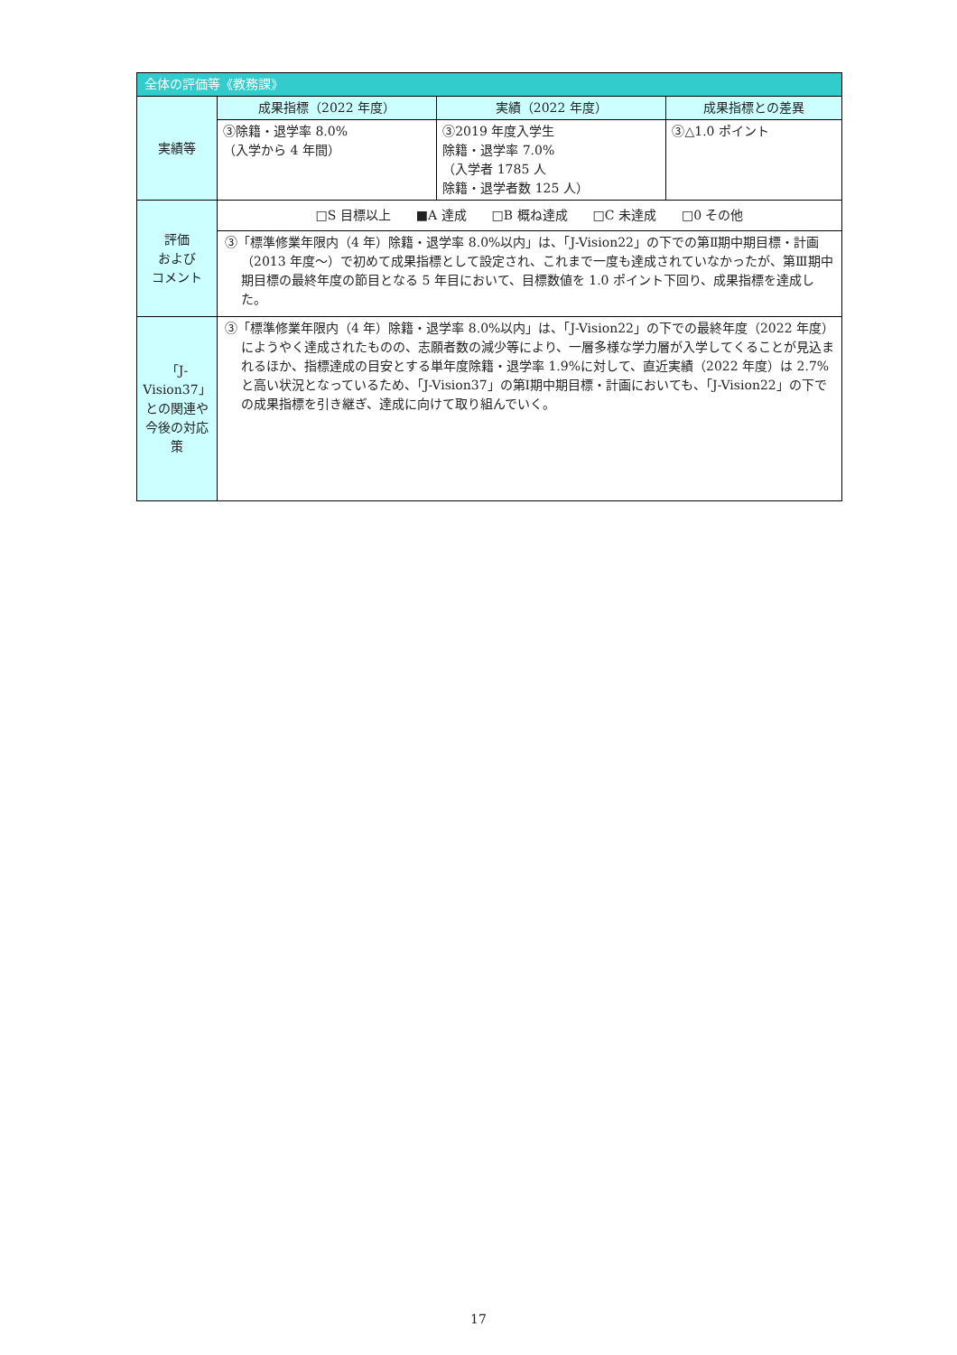| 全体の評価等《教務課》 | | | |
| --- | --- | --- | --- |
| 実績等 | 成果指標（2022 年度） | 実績（2022 年度） | 成果指標との差異 |
| | ③除籍・退学率 8.0% （入学から 4 年間） | ③2019 年度入学生 除籍・退学率 7.0% （入学者 1785 人 除籍・退学者数 125 人） | ③△1.0 ポイント |
| 評価 および コメント | □S 目標以上 ■A 達成 □B 概ね達成 □C 未達成 □0 その他 | | |
| | ③「標準修業年限内（4 年）除籍・退学率 8.0%以内」は、「J-Vision22」の下での第Ⅱ期中期目標・計画（2013 年度～）で初めて成果指標として設定され、これまで一度も達成されていなかったが、第Ⅲ期中期目標の最終年度の節目となる 5 年目において、目標数値を 1.0 ポイント下回り、成果指標を達成した。 | | |
| 「J-Vision37」との関連や今後の対応策 | ③「標準修業年限内（4 年）除籍・退学率 8.0%以内」は、「J-Vision22」の下での最終年度（2022 年度）にようやく達成されたものの、志願者数の減少等により、一層多様な学力層が入学してくることが見込まれるほか、指標達成の目安とする単年度除籍・退学率 1.9%に対して、直近実績（2022 年度）は 2.7%と高い状況となっているため、「J-Vision37」の第Ⅰ期中期目標・計画においても、「J-Vision22」の下での成果指標を引き継ぎ、達成に向けて取り組んでいく。 | | |
17